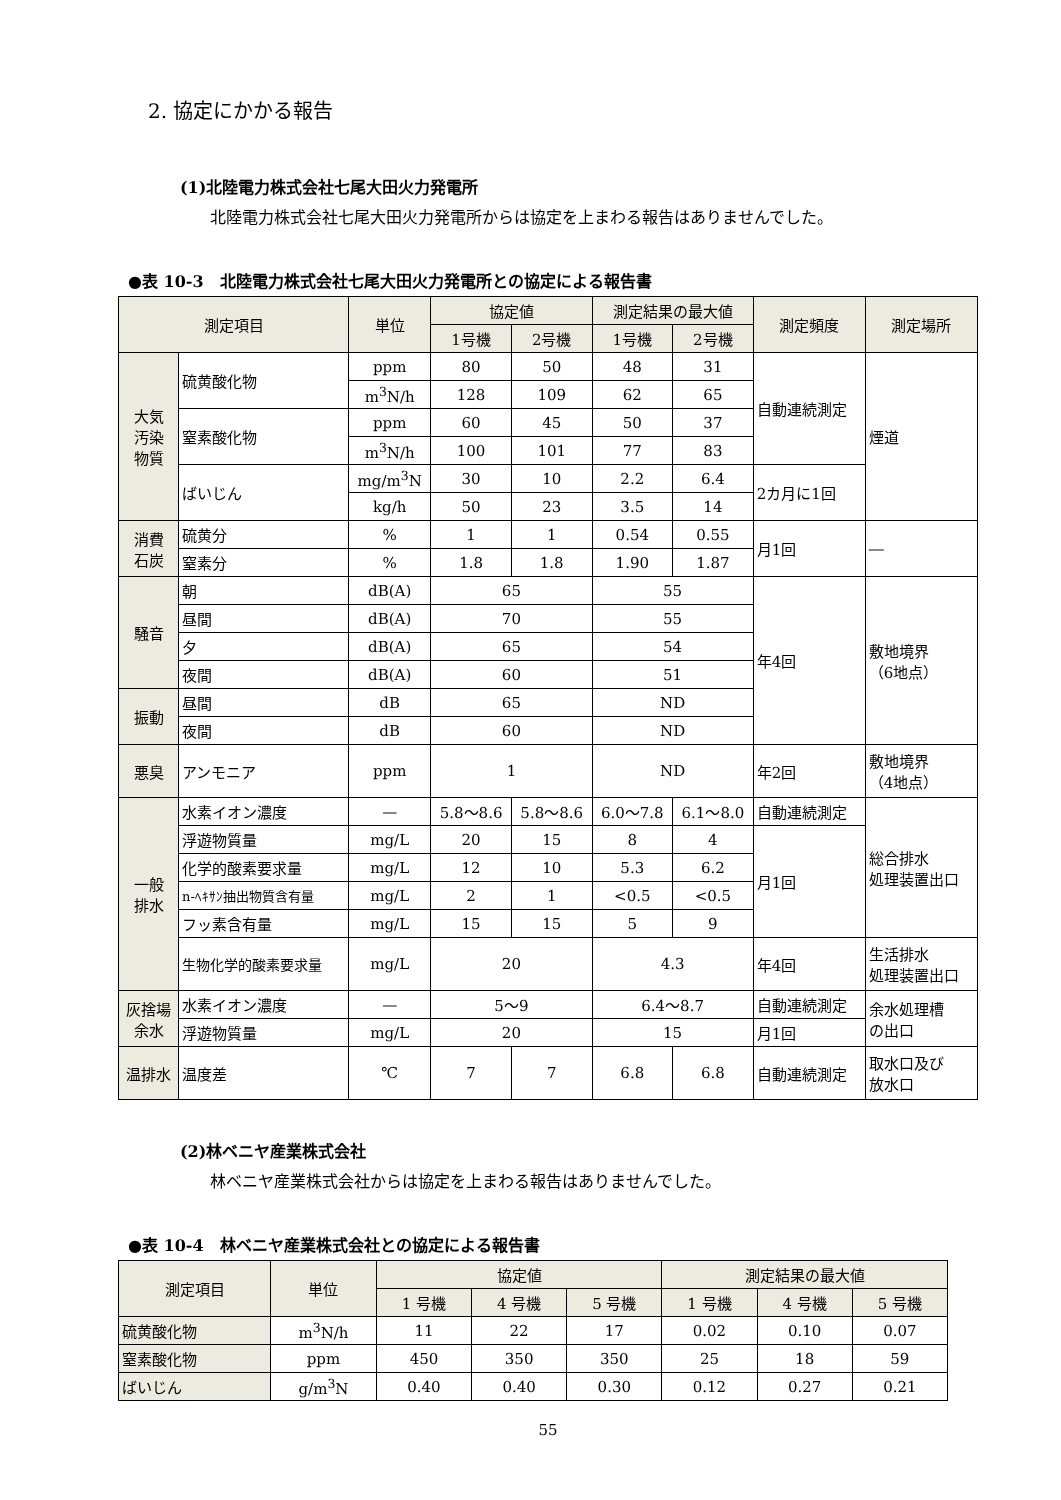2. 協定にかかる報告
(1)北陸電力株式会社七尾大田火力発電所
北陸電力株式会社七尾大田火力発電所からは協定を上まわる報告はありませんでした。
●表 10-3　北陸電力株式会社七尾大田火力発電所との協定による報告書
| 測定項目 | | 単位 | 協定値 | | 測定結果の最大値 | | 測定頻度 | 測定場所 |
| --- | --- | --- | --- | --- | --- | --- | --- | --- |
| | | | 1号機 | 2号機 | 1号機 | 2号機 | | |
| 大気 汚染 物質 | 硫黄酸化物 | ppm | 80 | 50 | 48 | 31 | 自動連続測定 | 煙道 |
| | | m<sup>3</sup>N/h | 128 | 109 | 62 | 65 | | |
| | 窒素酸化物 | ppm | 60 | 45 | 50 | 37 | | |
| | | m<sup>3</sup>N/h | 100 | 101 | 77 | 83 | | |
| | ばいじん | mg/m<sup>3</sup>N | 30 | 10 | 2.2 | 6.4 | 2カ月に1回 | |
| | | kg/h | 50 | 23 | 3.5 | 14 | | |
| 消費 石炭 | 硫黄分 | % | 1 | 1 | 0.54 | 0.55 | 月1回 | ― |
| | 窒素分 | % | 1.8 | 1.8 | 1.90 | 1.87 | | |
| 騒音 | 朝 | dB(A) | 65 | | 55 | | 年4回 | 敷地境界 （6地点） |
| | 昼間 | dB(A) | 70 | | 55 | | | |
| | 夕 | dB(A) | 65 | | 54 | | | |
| | 夜間 | dB(A) | 60 | | 51 | | | |
| 振動 | 昼間 | dB | 65 | | ND | | | |
| | 夜間 | dB | 60 | | ND | | | |
| 悪臭 | アンモニア | ppm | 1 | | ND | | 年2回 | 敷地境界 （4地点） |
| 一般 排水 | 水素イオン濃度 | — | 5.8〜8.6 | 5.8〜8.6 | 6.0〜7.8 | 6.1〜8.0 | 自動連続測定 | 総合排水 処理装置出口 |
| | 浮遊物質量 | mg/L | 20 | 15 | 8 | 4 | 月1回 | |
| | 化学的酸素要求量 | mg/L | 12 | 10 | 5.3 | 6.2 | | |
| | n-ﾍｷｻﾝ抽出物質含有量 | mg/L | 2 | 1 | <0.5 | <0.5 | | |
| | フッ素含有量 | mg/L | 15 | 15 | 5 | 9 | | |
| | 生物化学的酸素要求量 | mg/L | 20 | | 4.3 | | 年4回 | 生活排水 処理装置出口 |
| 灰捨場 余水 | 水素イオン濃度 | — | 5〜9 | | 6.4〜8.7 | | 自動連続測定 | 余水処理槽 の出口 |
| | 浮遊物質量 | mg/L | 20 | | 15 | | 月1回 | |
| 温排水 | 温度差 | ℃ | 7 | 7 | 6.8 | 6.8 | 自動連続測定 | 取水口及び 放水口 |
(2)林ベニヤ産業株式会社
林ベニヤ産業株式会社からは協定を上まわる報告はありませんでした。
●表 10-4　林ベニヤ産業株式会社との協定による報告書
| 測定項目 | 単位 | 協定値 | | | 測定結果の最大値 | | |
| --- | --- | --- | --- | --- | --- | --- | --- |
| | | 1 号機 | 4 号機 | 5 号機 | 1 号機 | 4 号機 | 5 号機 |
| 硫黄酸化物 | m<sup>3</sup>N/h | 11 | 22 | 17 | 0.02 | 0.10 | 0.07 |
| 窒素酸化物 | ppm | 450 | 350 | 350 | 25 | 18 | 59 |
| ばいじん | g/m<sup>3</sup>N | 0.40 | 0.40 | 0.30 | 0.12 | 0.27 | 0.21 |
55